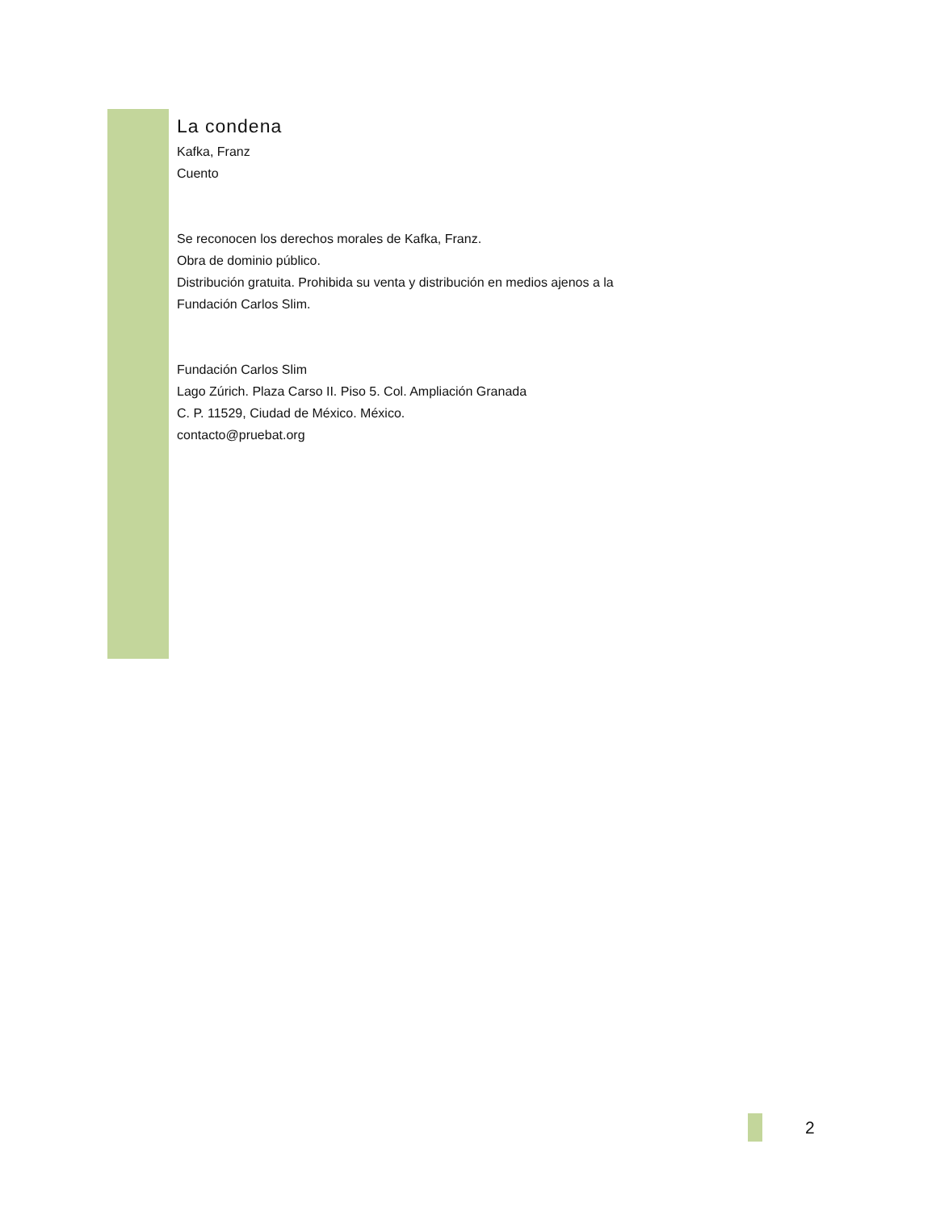La condena
Kafka, Franz
Cuento
Se reconocen los derechos morales de Kafka, Franz.
Obra de dominio público.
Distribución gratuita. Prohibida su venta y distribución en medios ajenos a la
Fundación Carlos Slim.
Fundación Carlos Slim
Lago Zúrich. Plaza Carso II. Piso 5. Col. Ampliación Granada
C. P. 11529, Ciudad de México. México.
contacto@pruebat.org
2